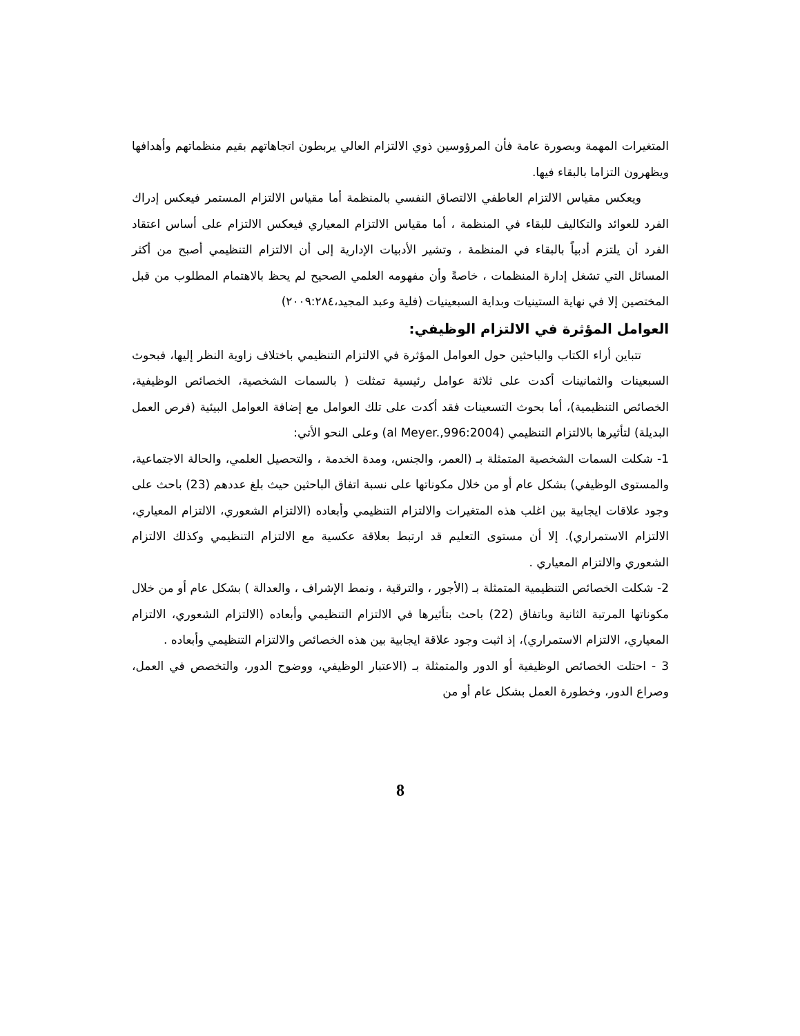المتغيرات المهمة وبصورة عامة فأن المرؤوسين ذوي الالتزام العالي يربطون اتجاهاتهم بقيم منظماتهم وأهدافها ويظهرون التزاما بالبقاء فيها.
ويعكس مقياس الالتزام العاطفي الالتصاق النفسي بالمنظمة أما مقياس الالتزام المستمر فيعكس إدراك الفرد للعوائد والتكاليف للبقاء في المنظمة ، أما مقياس الالتزام المعياري فيعكس الالتزام على أساس اعتقاد الفرد أن يلتزم أدبياً بالبقاء في المنظمة ، وتشير الأدبيات الإدارية إلى أن الالتزام التنظيمي أصبح من أكثر المسائل التي تشغل إدارة المنظمات ، خاصةً وأن مفهومه العلمي الصحيح لم يحظ بالاهتمام المطلوب من قبل المختصين إلا في نهاية الستينيات وبداية السبعينيات (فلية وعبد المجيد،٢٠٠٩:٢٨٤)
العوامل المؤثرة في الالتزام الوظيفي:
تتباين أراء الكتاب والباحثين حول العوامل المؤثرة في الالتزام التنظيمي باختلاف زاوية النظر إليها، فبحوث السبعينات والثمانينات أكدت على ثلاثة عوامل رئيسية تمثلت ( بالسمات الشخصية، الخصائص الوظيفية، الخصائص التنظيمية)، أما بحوث التسعينات فقد أكدت على تلك العوامل مع إضافة العوامل البيئية (فرص العمل البديلة) لتأثيرها بالالتزام التنظيمي (al Meyer.,996:2004) وعلى النحو الأتي:
1- شكلت السمات الشخصية المتمثلة بـ (العمر، والجنس، ومدة الخدمة ، والتحصيل العلمي، والحالة الاجتماعية، والمستوى الوظيفي) بشكل عام أو من خلال مكوناتها على نسبة اتفاق الباحثين حيث بلغ عددهم (23) باحث على وجود علاقات ايجابية بين اغلب هذه المتغيرات والالتزام التنظيمي وأبعاده (الالتزام الشعوري، الالتزام المعياري، الالتزام الاستمراري). إلا أن مستوى التعليم قد ارتبط بعلاقة عكسية مع الالتزام التنظيمي وكذلك الالتزام الشعوري والالتزام المعياري .
2- شكلت الخصائص التنظيمية المتمثلة بـ (الأجور ، والترقية ، ونمط الإشراف ، والعدالة ) بشكل عام أو من خلال مكوناتها المرتبة الثانية وباتفاق (22) باحث بتأثيرها في الالتزام التنظيمي وأبعاده (الالتزام الشعوري، الالتزام المعياري، الالتزام الاستمراري)، إذ اثبت وجود علاقة ايجابية بين هذه الخصائص والالتزام التنظيمي وأبعاده .
3 - احتلت الخصائص الوظيفية أو الدور والمتمثلة بـ (الاعتبار الوظيفي، ووضوح الدور، والتخصص في العمل، وصراع الدور، وخطورة العمل بشكل عام أو من
8